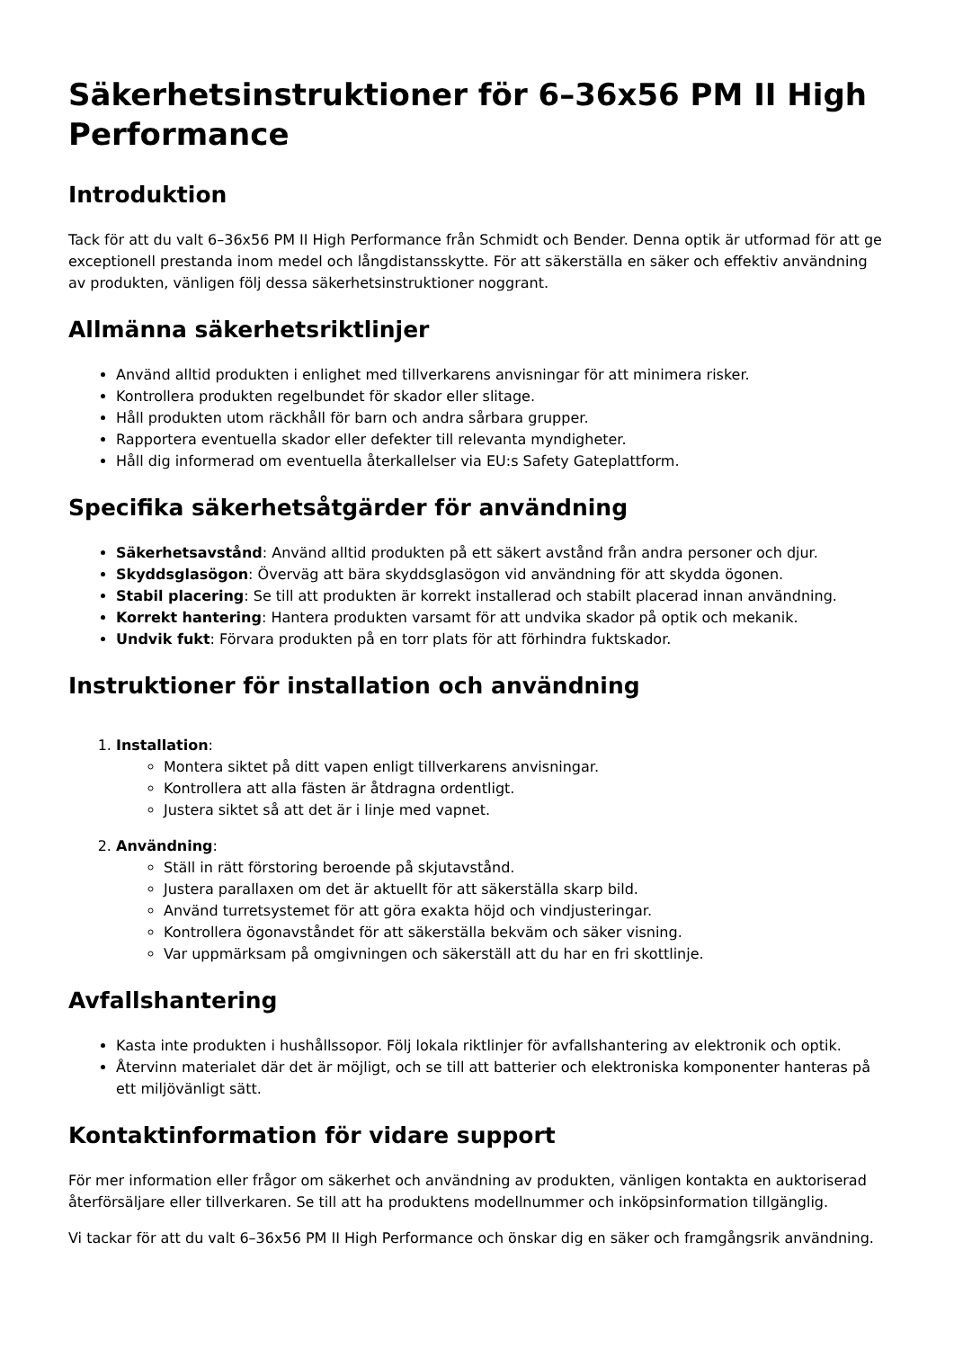Säkerhetsinstruktioner för 6–36x56 PM II High Performance
Introduktion
Tack för att du valt 6–36x56 PM II High Performance från Schmidt och Bender. Denna optik är utformad för att ge exceptionell prestanda inom medel och långdistansskytte. För att säkerställa en säker och effektiv användning av produkten, vänligen följ dessa säkerhetsinstruktioner noggrant.
Allmänna säkerhetsriktlinjer
Använd alltid produkten i enlighet med tillverkarens anvisningar för att minimera risker.
Kontrollera produkten regelbundet för skador eller slitage.
Håll produkten utom räckhåll för barn och andra sårbara grupper.
Rapportera eventuella skador eller defekter till relevanta myndigheter.
Håll dig informerad om eventuella återkallelser via EU:s Safety Gateplattform.
Specifika säkerhetsåtgärder för användning
Säkerhetsavstånd: Använd alltid produkten på ett säkert avstånd från andra personer och djur.
Skyddsglasögon: Överväg att bära skyddsglasögon vid användning för att skydda ögonen.
Stabil placering: Se till att produkten är korrekt installerad och stabilt placerad innan användning.
Korrekt hantering: Hantera produkten varsamt för att undvika skador på optik och mekanik.
Undvik fukt: Förvara produkten på en torr plats för att förhindra fuktskador.
Instruktioner för installation och användning
1. Installation:
Montera siktet på ditt vapen enligt tillverkarens anvisningar.
Kontrollera att alla fästen är åtdragna ordentligt.
Justera siktet så att det är i linje med vapnet.
2. Användning:
Ställ in rätt förstoring beroende på skjutavstånd.
Justera parallaxen om det är aktuellt för att säkerställa skarp bild.
Använd turretsystemet för att göra exakta höjd och vindjusteringar.
Kontrollera ögonavståndet för att säkerställa bekväm och säker visning.
Var uppmärksam på omgivningen och säkerställ att du har en fri skottlinje.
Avfallshantering
Kasta inte produkten i hushållssopor. Följ lokala riktlinjer för avfallshantering av elektronik och optik.
Återvinn materialet där det är möjligt, och se till att batterier och elektroniska komponenter hanteras på ett miljövänligt sätt.
Kontaktinformation för vidare support
För mer information eller frågor om säkerhet och användning av produkten, vänligen kontakta en auktoriserad återförsäljare eller tillverkaren. Se till att ha produktens modellnummer och inköpsinformation tillgänglig.
Vi tackar för att du valt 6–36x56 PM II High Performance och önskar dig en säker och framgångsrik användning.